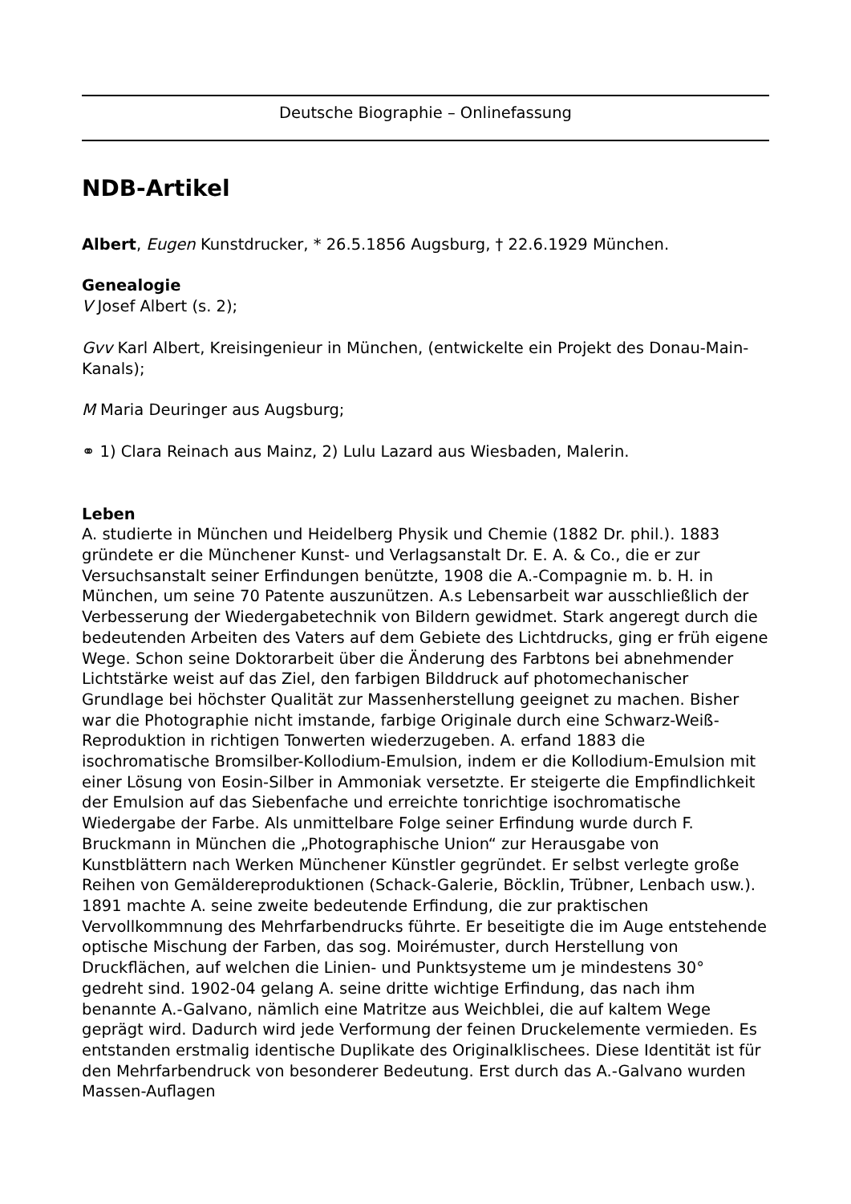Deutsche Biographie – Onlinefassung
NDB-Artikel
Albert, Eugen Kunstdrucker, * 26.5.1856 Augsburg, † 22.6.1929 München.
Genealogie
V Josef Albert (s. 2);
Gvv Karl Albert, Kreisingenieur in München, (entwickelte ein Projekt des Donau-Main-Kanals);
M Maria Deuringer aus Augsburg;
⚭ 1) Clara Reinach aus Mainz, 2) Lulu Lazard aus Wiesbaden, Malerin.
Leben
A. studierte in München und Heidelberg Physik und Chemie (1882 Dr. phil.). 1883 gründete er die Münchener Kunst- und Verlagsanstalt Dr. E. A. & Co., die er zur Versuchsanstalt seiner Erfindungen benützte, 1908 die A.-Compagnie m. b. H. in München, um seine 70 Patente auszunützen. A.s Lebensarbeit war ausschließlich der Verbesserung der Wiedergabetechnik von Bildern gewidmet. Stark angeregt durch die bedeutenden Arbeiten des Vaters auf dem Gebiete des Lichtdrucks, ging er früh eigene Wege. Schon seine Doktorarbeit über die Änderung des Farbtons bei abnehmender Lichtstärke weist auf das Ziel, den farbigen Bilddruck auf photomechanischer Grundlage bei höchster Qualität zur Massenherstellung geeignet zu machen. Bisher war die Photographie nicht imstande, farbige Originale durch eine Schwarz-Weiß-Reproduktion in richtigen Tonwerten wiederzugeben. A. erfand 1883 die isochromatische Bromsilber-Kollodium-Emulsion, indem er die Kollodium-Emulsion mit einer Lösung von Eosin-Silber in Ammoniak versetzte. Er steigerte die Empfindlichkeit der Emulsion auf das Siebenfache und erreichte tonrichtige isochromatische Wiedergabe der Farbe. Als unmittelbare Folge seiner Erfindung wurde durch F. Bruckmann in München die „Photographische Union“ zur Herausgabe von Kunstblättern nach Werken Münchener Künstler gegründet. Er selbst verlegte große Reihen von Gemäldereproduktionen (Schack-Galerie, Böcklin, Trübner, Lenbach usw.). 1891 machte A. seine zweite bedeutende Erfindung, die zur praktischen Vervollkommnung des Mehrfarbendrucks führte. Er beseitigte die im Auge entstehende optische Mischung der Farben, das sog. Moirémuster, durch Herstellung von Druckflächen, auf welchen die Linien- und Punktsysteme um je mindestens 30° gedreht sind. 1902-04 gelang A. seine dritte wichtige Erfindung, das nach ihm benannte A.-Galvano, nämlich eine Matritze aus Weichblei, die auf kaltem Wege geprägt wird. Dadurch wird jede Verformung der feinen Druckelemente vermieden. Es entstanden erstmalig identische Duplikate des Originalklischees. Diese Identität ist für den Mehrfarbendruck von besonderer Bedeutung. Erst durch das A.-Galvano wurden Massen-Auflagen